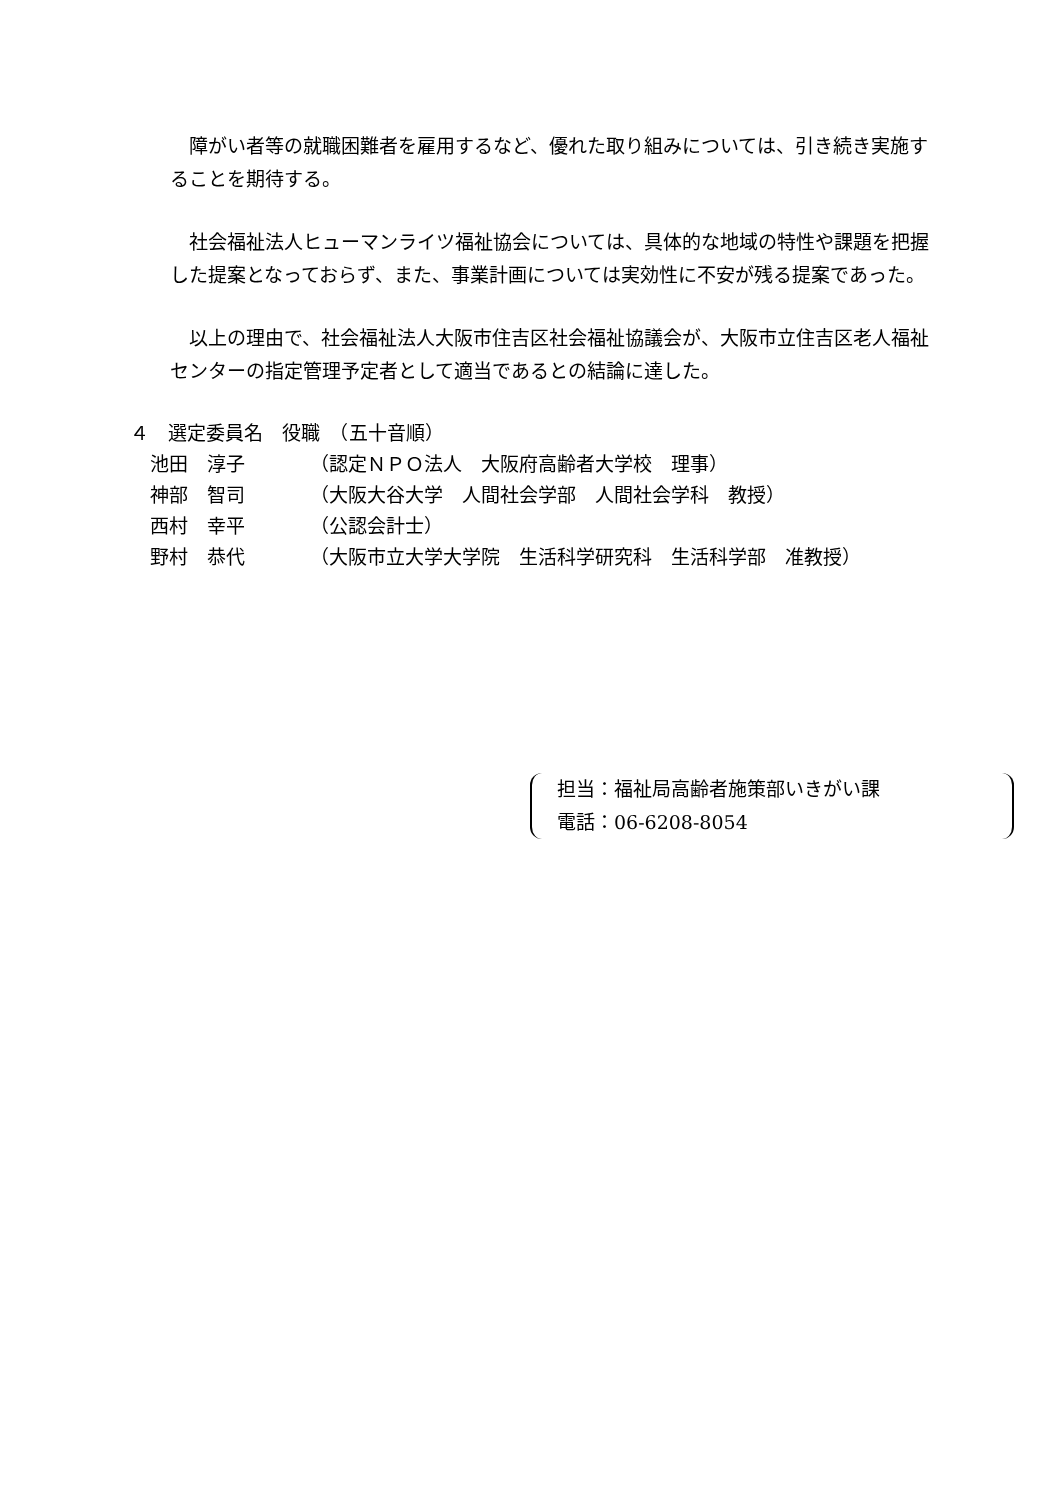障がい者等の就職困難者を雇用するなど、優れた取り組みについては、引き続き実施することを期待する。
社会福祉法人ヒューマンライツ福祉協会については、具体的な地域の特性や課題を把握した提案となっておらず、また、事業計画については実効性に不安が残る提案であった。
以上の理由で、社会福祉法人大阪市住吉区社会福祉協議会が、大阪市立住吉区老人福祉センターの指定管理予定者として適当であるとの結論に達した。
４　選定委員名　役職　（五十音順）
| 池田 淳子 | （認定ＮＰＯ法人 大阪府高齢者大学校 理事） |
| 神部 智司 | （大阪大谷大学 人間社会学部 人間社会学科 教授） |
| 西村 幸平 | （公認会計士） |
| 野村 恭代 | （大阪市立大学大学院 生活科学研究科 生活科学部 准教授） |
担当：福祉局高齢者施策部いきがい課
電話：06-6208-8054